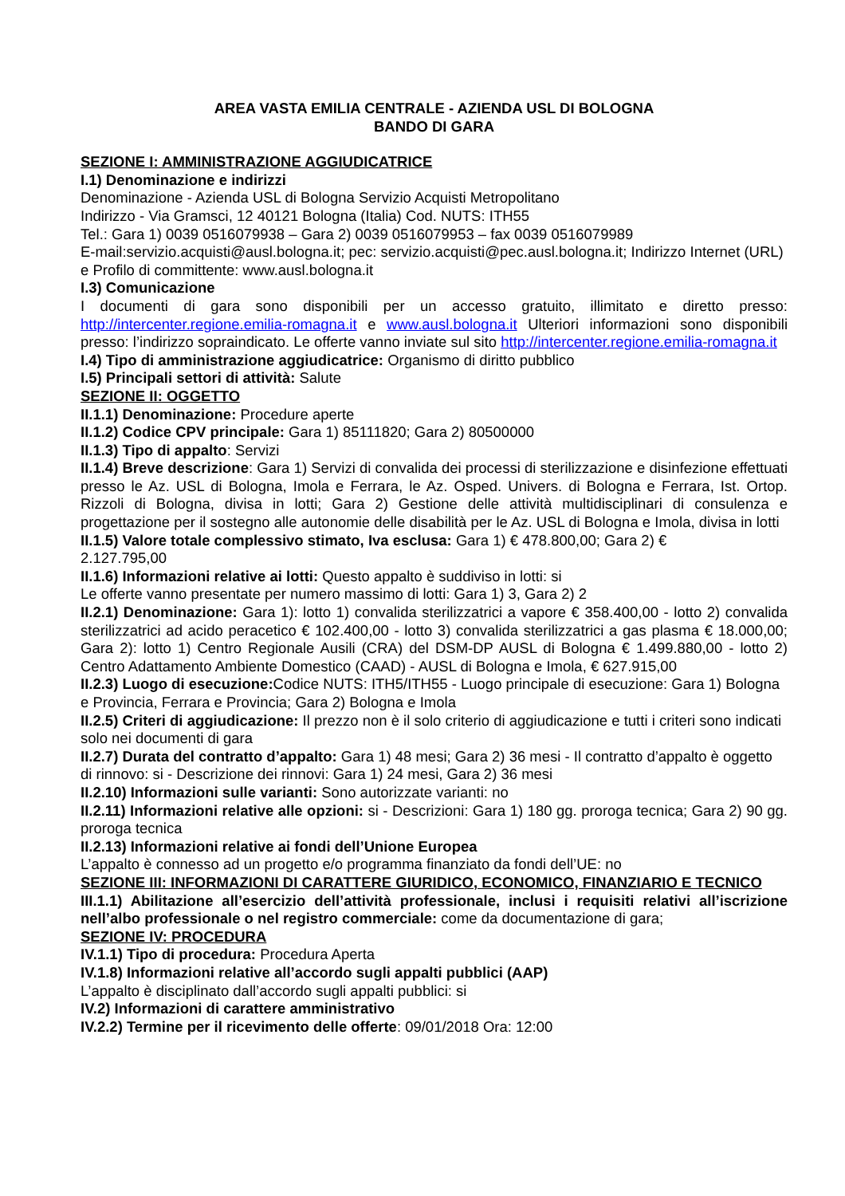AREA VASTA EMILIA CENTRALE - AZIENDA USL DI BOLOGNA
BANDO DI GARA
SEZIONE I: AMMINISTRAZIONE AGGIUDICATRICE
I.1) Denominazione e indirizzi
Denominazione - Azienda USL di Bologna Servizio Acquisti Metropolitano
Indirizzo - Via Gramsci, 12 40121 Bologna (Italia) Cod. NUTS: ITH55
Tel.: Gara 1) 0039 0516079938 – Gara 2) 0039 0516079953 – fax 0039 0516079989
E-mail:servizio.acquisti@ausl.bologna.it; pec: servizio.acquisti@pec.ausl.bologna.it; Indirizzo Internet (URL) e Profilo di committente: www.ausl.bologna.it
I.3) Comunicazione
I documenti di gara sono disponibili per un accesso gratuito, illimitato e diretto presso: http://intercenter.regione.emilia-romagna.it e www.ausl.bologna.it Ulteriori informazioni sono disponibili presso: l’indirizzo sopraindicato. Le offerte vanno inviate sul sito http://intercenter.regione.emilia-romagna.it
I.4) Tipo di amministrazione aggiudicatrice: Organismo di diritto pubblico
I.5) Principali settori di attività: Salute
SEZIONE II: OGGETTO
II.1.1) Denominazione: Procedure aperte
II.1.2) Codice CPV principale: Gara 1) 85111820; Gara 2) 80500000
II.1.3) Tipo di appalto: Servizi
II.1.4) Breve descrizione: Gara 1) Servizi di convalida dei processi di sterilizzazione e disinfezione effettuati presso le Az. USL di Bologna, Imola e Ferrara, le Az. Osped. Univers. di Bologna e Ferrara, Ist. Ortop. Rizzoli di Bologna, divisa in lotti; Gara 2) Gestione delle attività multidisciplinari di consulenza e progettazione per il sostegno alle autonomie delle disabilità per le Az. USL di Bologna e Imola, divisa in lotti
II.1.5) Valore totale complessivo stimato, Iva esclusa: Gara 1) € 478.800,00; Gara 2) €
2.127.795,00
II.1.6) Informazioni relative ai lotti: Questo appalto è suddiviso in lotti: si
Le offerte vanno presentate per numero massimo di lotti: Gara 1) 3, Gara 2) 2
II.2.1) Denominazione: Gara 1): lotto 1) convalida sterilizzatrici a vapore € 358.400,00 - lotto 2) convalida sterilizzatrici ad acido peracetico € 102.400,00 - lotto 3) convalida sterilizzatrici a gas plasma € 18.000,00; Gara 2): lotto 1) Centro Regionale Ausili (CRA) del DSM-DP AUSL di Bologna € 1.499.880,00 - lotto 2) Centro Adattamento Ambiente Domestico (CAAD) - AUSL di Bologna e Imola, € 627.915,00
II.2.3) Luogo di esecuzione: Codice NUTS: ITH5/ITH55 - Luogo principale di esecuzione: Gara 1) Bologna e Provincia, Ferrara e Provincia; Gara 2) Bologna e Imola
II.2.5) Criteri di aggiudicazione: Il prezzo non è il solo criterio di aggiudicazione e tutti i criteri sono indicati solo nei documenti di gara
II.2.7) Durata del contratto d’appalto: Gara 1) 48 mesi; Gara 2) 36 mesi - Il contratto d’appalto è oggetto di rinnovo: si - Descrizione dei rinnovi: Gara 1) 24 mesi, Gara 2) 36 mesi
II.2.10) Informazioni sulle varianti: Sono autorizzate varianti: no
II.2.11) Informazioni relative alle opzioni: si - Descrizioni: Gara 1) 180 gg. proroga tecnica; Gara 2) 90 gg. proroga tecnica
II.2.13) Informazioni relative ai fondi dell’Unione Europea
L’appalto è connesso ad un progetto e/o programma finanziato da fondi dell’UE: no
SEZIONE III: INFORMAZIONI DI CARATTERE GIURIDICO, ECONOMICO, FINANZIARIO E TECNICO
III.1.1) Abilitazione all’esercizio dell’attività professionale, inclusi i requisiti relativi all’iscrizione nell’albo professionale o nel registro commerciale: come da documentazione di gara;
SEZIONE IV: PROCEDURA
IV.1.1) Tipo di procedura: Procedura Aperta
IV.1.8) Informazioni relative all’accordo sugli appalti pubblici (AAP)
L’appalto è disciplinato dall’accordo sugli appalti pubblici: si
IV.2) Informazioni di carattere amministrativo
IV.2.2) Termine per il ricevimento delle offerte: 09/01/2018 Ora: 12:00